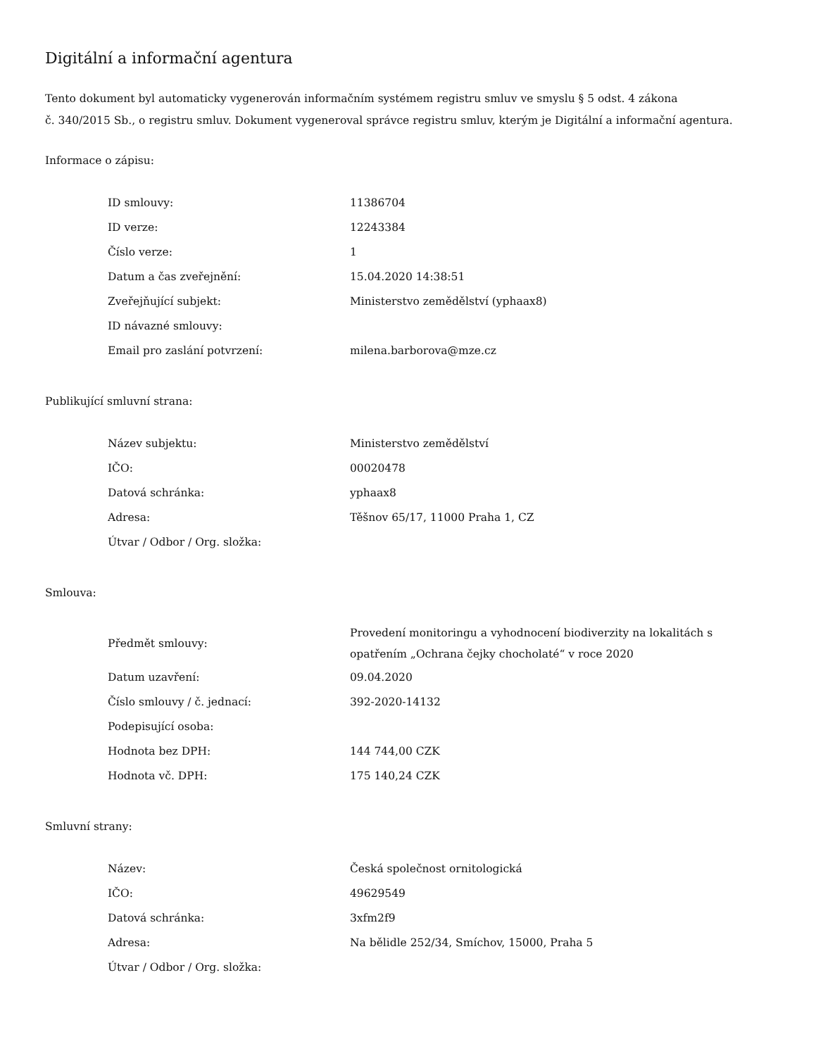Digitální a informační agentura
Tento dokument byl automaticky vygenerován informačním systémem registru smluv ve smyslu § 5 odst. 4 zákona
č. 340/2015 Sb., o registru smluv. Dokument vygeneroval správce registru smluv, kterým je Digitální a informační agentura.
Informace o zápisu:
| ID smlouvy: | 11386704 |
| ID verze: | 12243384 |
| Číslo verze: | 1 |
| Datum a čas zveřejnění: | 15.04.2020 14:38:51 |
| Zveřejňující subjekt: | Ministerstvo zemědělství (yphaax8) |
| ID návazné smlouvy: | |
| Email pro zaslání potvrzení: | milena.barborova@mze.cz |
Publikující smluvní strana:
| Název subjektu: | Ministerstvo zemědělství |
| IČO: | 00020478 |
| Datová schránka: | yphaax8 |
| Adresa: | Těšnov 65/17, 11000 Praha 1, CZ |
| Útvar / Odbor / Org. složka: | |
Smlouva:
| Předmět smlouvy: | Provedení monitoringu a vyhodnocení biodiverzity na lokalitách s opatřením „Ochrana čejky chocholaté“ v roce 2020 |
| Datum uzavření: | 09.04.2020 |
| Číslo smlouvy / č. jednací: | 392-2020-14132 |
| Podepisující osoba: | |
| Hodnota bez DPH: | 144 744,00 CZK |
| Hodnota vč. DPH: | 175 140,24 CZK |
Smluvní strany:
| Název: | Česká společnost ornitologická |
| IČO: | 49629549 |
| Datová schránka: | 3xfm2f9 |
| Adresa: | Na bělidle 252/34, Smíchov, 15000, Praha 5 |
| Útvar / Odbor / Org. složka: | |